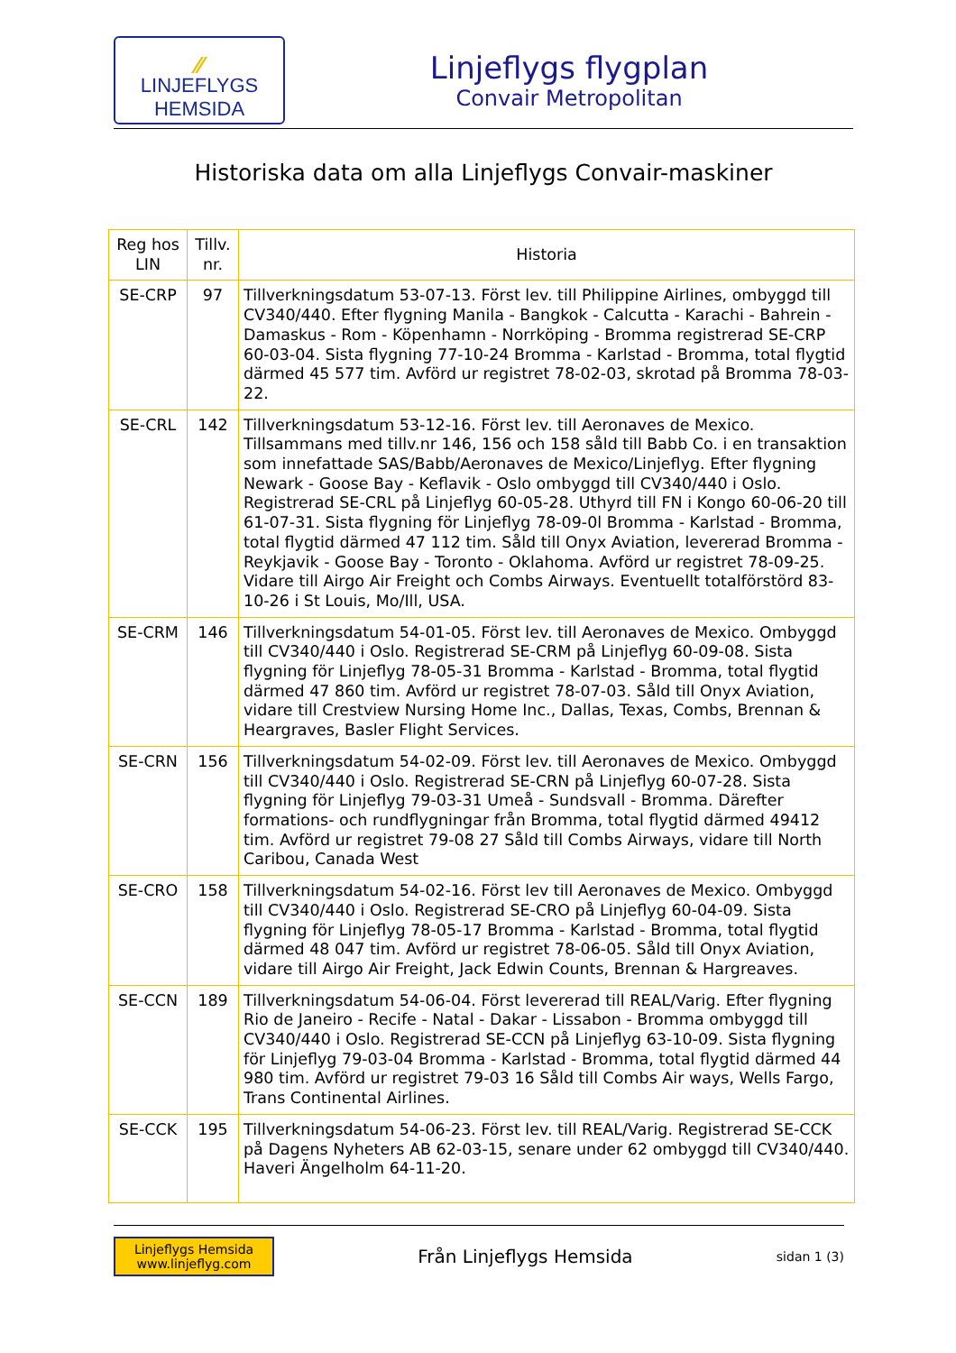⁄⁄
LINJEFLYGS
HEMSIDA
Linjeflygs flygplan
Convair Metropolitan
Historiska data om alla Linjeflygs Convair-maskiner
| Reg hos LIN | Tillv. nr. | Historia |
| --- | --- | --- |
| SE-CRP | 97 | Tillverkningsdatum 53-07-13. Först lev. till Philippine Airlines, ombyggd till CV340/440. Efter flygning Manila - Bangkok - Calcutta - Karachi - Bahrein - Damaskus - Rom - Köpenhamn - Norrköping - Bromma registrerad SE-CRP 60-03-04. Sista flygning 77-10-24 Bromma - Karlstad - Bromma, total flygtid därmed 45 577 tim. Avförd ur registret 78-02-03, skrotad på Bromma 78-03-22. |
| SE-CRL | 142 | Tillverkningsdatum 53-12-16. Först lev. till Aeronaves de Mexico. Tillsammans med tillv.nr 146, 156 och 158 såld till Babb Co. i en transaktion som innefattade SAS/Babb/Aeronaves de Mexico/Linjeflyg. Efter flygning Newark - Goose Bay - Keflavik - Oslo ombyggd till CV340/440 i Oslo. Registrerad SE-CRL på Linjeflyg 60-05-28. Uthyrd till FN i Kongo 60-06-20 till 61-07-31. Sista flygning för Linjeflyg 78-09-0l Bromma - Karlstad - Bromma, total flygtid därmed 47 112 tim. Såld till Onyx Aviation, levererad Bromma - Reykjavik - Goose Bay - Toronto - Oklahoma. Avförd ur registret 78-09-25. Vidare till Airgo Air Freight och Combs Airways. Eventuellt totalförstörd 83-10-26 i St Louis, Mo/Ill, USA. |
| SE-CRM | 146 | Tillverkningsdatum 54-01-05. Först lev. till Aeronaves de Mexico. Ombyggd till CV340/440 i Oslo. Registrerad SE-CRM på Linjeflyg 60-09-08. Sista flygning för Linjeflyg 78-05-31 Bromma - Karlstad - Bromma, total flygtid därmed 47 860 tim. Avförd ur registret 78-07-03. Såld till Onyx Aviation, vidare till Crestview Nursing Home Inc., Dallas, Texas, Combs, Brennan & Heargraves, Basler Flight Services. |
| SE-CRN | 156 | Tillverkningsdatum 54-02-09. Först lev. till Aeronaves de Mexico. Ombyggd till CV340/440 i Oslo. Registrerad SE-CRN på Linjeflyg 60-07-28. Sista flygning för Linjeflyg 79-03-31 Umeå - Sundsvall - Bromma. Därefter formations- och rundflygningar från Bromma, total flygtid därmed 49412 tim. Avförd ur registret 79-08 27 Såld till Combs Airways, vidare till North Caribou, Canada West |
| SE-CRO | 158 | Tillverkningsdatum 54-02-16. Först lev till Aeronaves de Mexico. Ombyggd till CV340/440 i Oslo. Registrerad SE-CRO på Linjeflyg 60-04-09. Sista flygning för Linjeflyg 78-05-17 Bromma - Karlstad - Bromma, total flygtid därmed 48 047 tim. Avförd ur registret 78-06-05. Såld till Onyx Aviation, vidare till Airgo Air Freight, Jack Edwin Counts, Brennan & Hargreaves. |
| SE-CCN | 189 | Tillverkningsdatum 54-06-04. Först levererad till REAL/Varig. Efter flygning Rio de Janeiro - Recife - Natal - Dakar - Lissabon - Bromma ombyggd till CV340/440 i Oslo. Registrerad SE-CCN på Linjeflyg 63-10-09. Sista flygning för Linjeflyg 79-03-04 Bromma - Karlstad - Bromma, total flygtid därmed 44 980 tim. Avförd ur registret 79-03 16 Såld till Combs Air ways, Wells Fargo, Trans Continental Airlines. |
| SE-CCK | 195 | Tillverkningsdatum 54-06-23. Först lev. till REAL/Varig. Registrerad SE-CCK på Dagens Nyheters AB 62-03-15, senare under 62 ombyggd till CV340/440. Haveri Ängelholm 64-11-20. |
Linjeflygs Hemsida
www.linjeflyg.com
Från Linjeflygs Hemsida
sidan 1 (3)